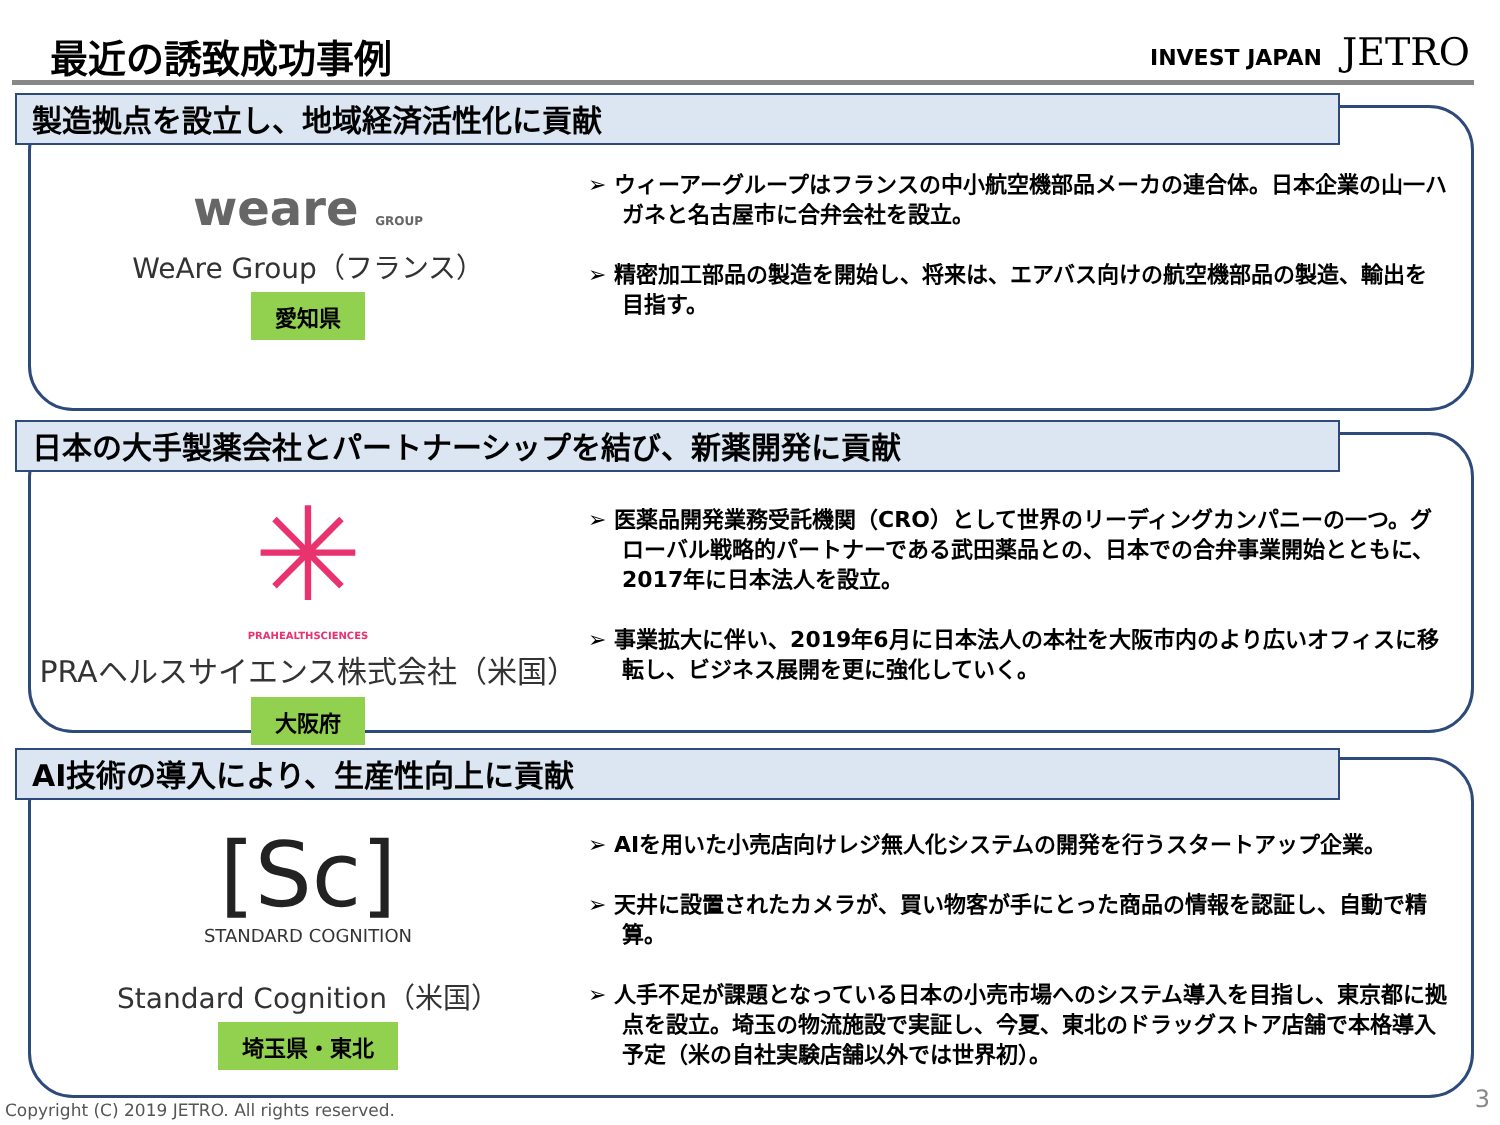最近の誘致成功事例 INVEST JAPAN JETRO
製造拠点を設立し、地域経済活性化に貢献
weare GROUP
WeAre Group（フランス）
愛知県
➢ ウィーアーグループはフランスの中小航空機部品メーカの連合体。日本企業の山一ハガネと名古屋市に合弁会社を設立。
➢ 精密加工部品の製造を開始し、将来は、エアバス向けの航空機部品の製造、輸出を目指す。
日本の大手製薬会社とパートナーシップを結び、新薬開発に貢献
✳
PRAHEALTHSCIENCES
PRAヘルスサイエンス株式会社（米国）
大阪府
➢ 医薬品開発業務受託機関（CRO）として世界のリーディングカンパニーの一つ。グローバル戦略的パートナーである武田薬品との、日本での合弁事業開始とともに、2017年に日本法人を設立。
➢ 事業拡大に伴い、2019年6月に日本法人の本社を大阪市内のより広いオフィスに移転し、ビジネス展開を更に強化していく。
AI技術の導入により、生産性向上に貢献
[Sc]
STANDARD COGNITION
Standard Cognition（米国）
埼玉県・東北
➢ AIを用いた小売店向けレジ無人化システムの開発を行うスタートアップ企業。
➢ 天井に設置されたカメラが、買い物客が手にとった商品の情報を認証し、自動で精算。
➢ 人手不足が課題となっている日本の小売市場へのシステム導入を目指し、東京都に拠点を設立。埼玉の物流施設で実証し、今夏、東北のドラッグストア店舗で本格導入予定（米の自社実験店舗以外では世界初）。
Copyright (C) 2019 JETRO. All rights reserved.
3